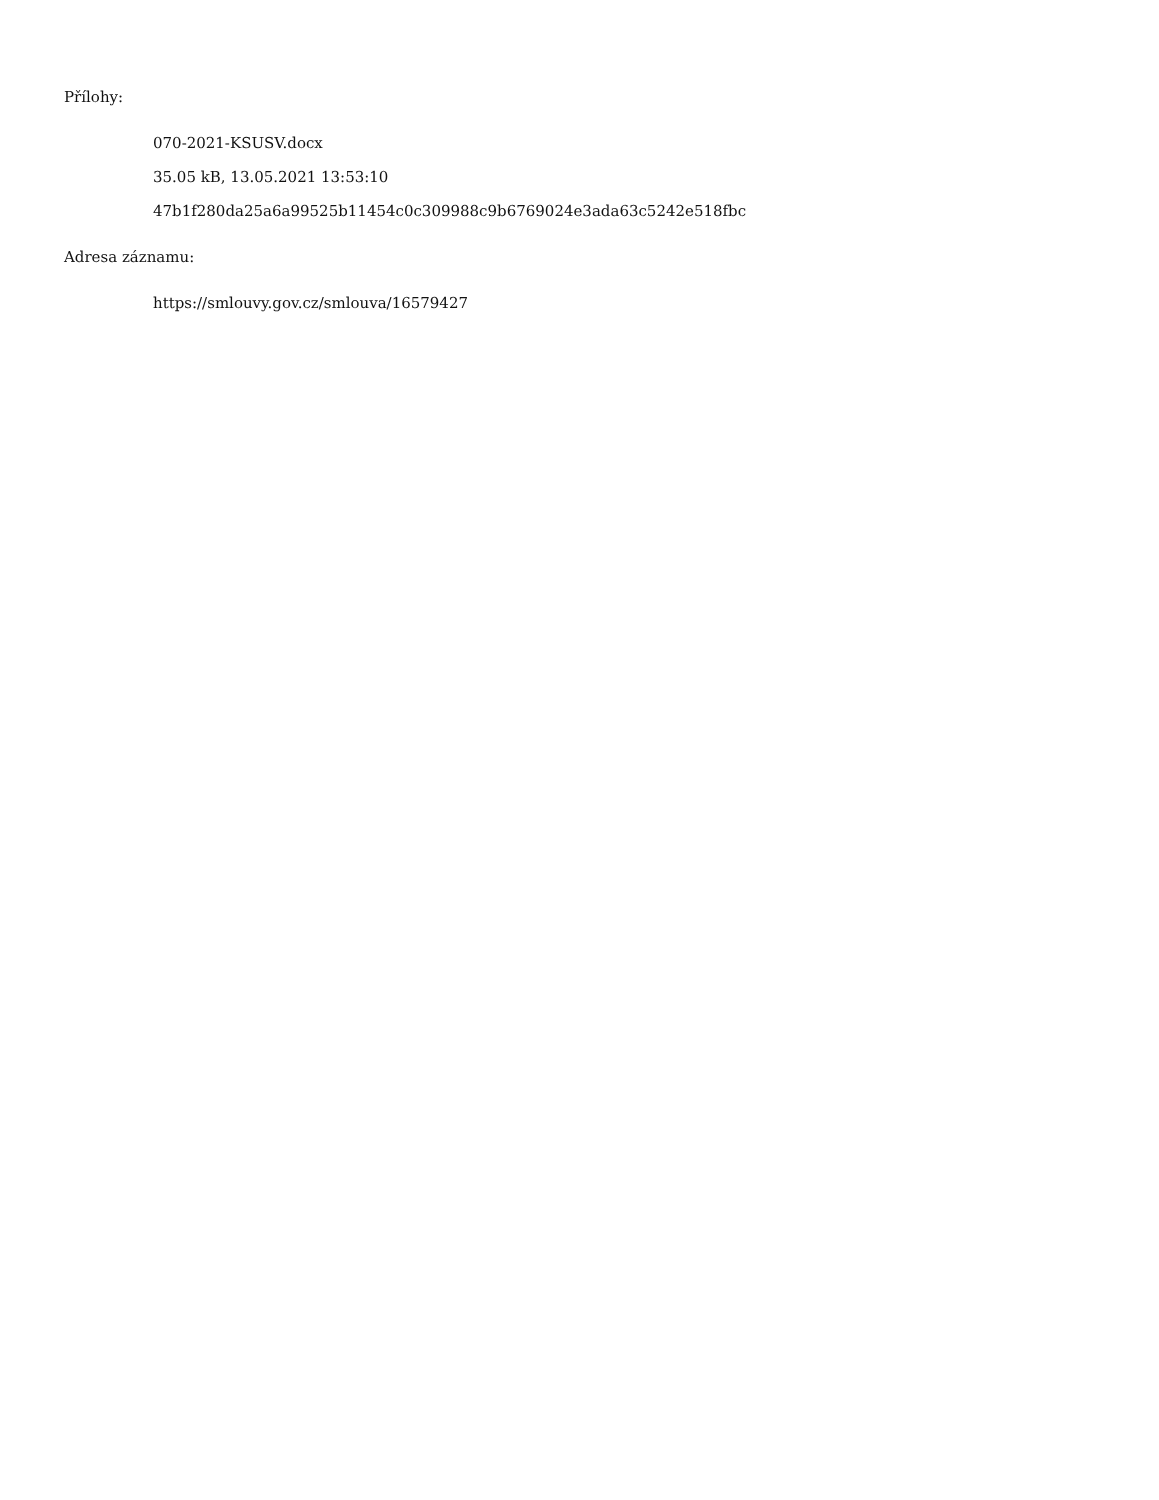Přílohy:
070-2021-KSUSV.docx
35.05 kB, 13.05.2021 13:53:10
47b1f280da25a6a99525b11454c0c309988c9b6769024e3ada63c5242e518fbc
Adresa záznamu:
https://smlouvy.gov.cz/smlouva/16579427